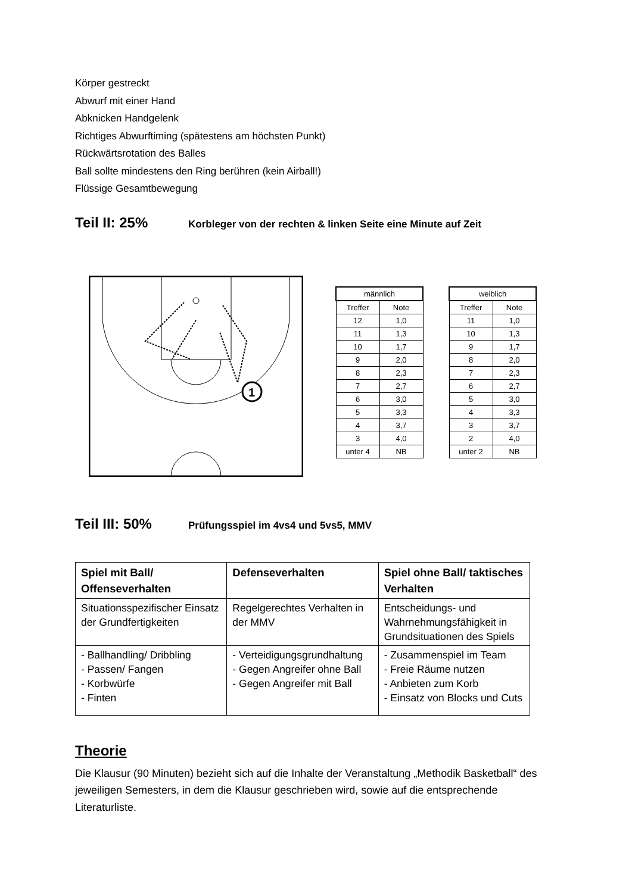Körper gestreckt
Abwurf mit einer Hand
Abknicken Handgelenk
Richtiges Abwurftiming (spätestens am höchsten Punkt)
Rückwärtsrotation des Balles
Ball sollte mindestens den Ring berühren (kein Airball!)
Flüssige Gesamtbewegung
Teil II: 25%
Korbleger von der rechten & linken Seite eine Minute auf Zeit
1
| männlich | |
| --- | --- |
| Treffer | Note |
| 12 | 1,0 |
| 11 | 1,3 |
| 10 | 1,7 |
| 9 | 2,0 |
| 8 | 2,3 |
| 7 | 2,7 |
| 6 | 3,0 |
| 5 | 3,3 |
| 4 | 3,7 |
| 3 | 4,0 |
| unter 4 | NB |
| weiblich | |
| --- | --- |
| Treffer | Note |
| 11 | 1,0 |
| 10 | 1,3 |
| 9 | 1,7 |
| 8 | 2,0 |
| 7 | 2,3 |
| 6 | 2,7 |
| 5 | 3,0 |
| 4 | 3,3 |
| 3 | 3,7 |
| 2 | 4,0 |
| unter 2 | NB |
Teil III: 50%
Prüfungsspiel im 4vs4 und 5vs5, MMV
| Spiel mit Ball/ Offenseverhalten | Defenseverhalten | Spiel ohne Ball/ taktisches Verhalten |
| --- | --- | --- |
| Situationsspezifischer Einsatz der Grundfertigkeiten | Regelgerechtes Verhalten in der MMV | Entscheidungs- und Wahrnehmungsfähigkeit in Grundsituationen des Spiels |
| - Ballhandling/ Dribbling - Passen/ Fangen - Korbwürfe - Finten | - Verteidigungsgrundhaltung - Gegen Angreifer ohne Ball - Gegen Angreifer mit Ball | - Zusammenspiel im Team - Freie Räume nutzen - Anbieten zum Korb - Einsatz von Blocks und Cuts |
Theorie
Die Klausur (90 Minuten) bezieht sich auf die Inhalte der Veranstaltung „Methodik Basketball“ des jeweiligen Semesters, in dem die Klausur geschrieben wird, sowie auf die entsprechende Literaturliste.